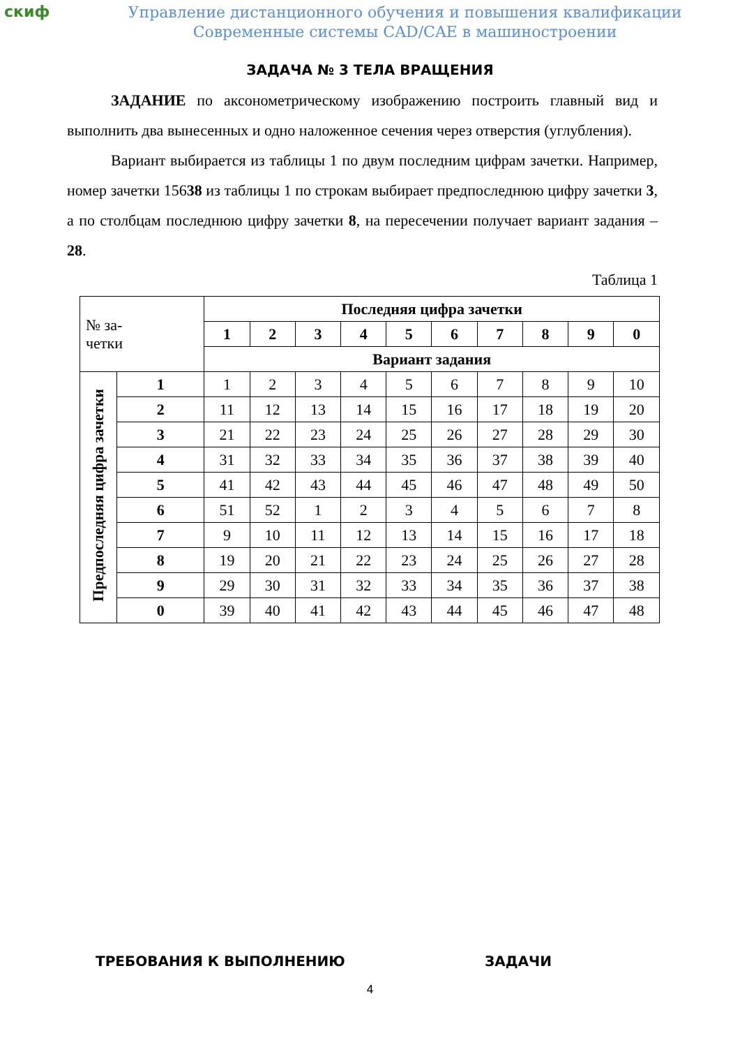скиф
Управление дистанционного обучения и повышения квалификации
Современные системы CAD/CAE в машиностроении
ЗАДАЧА № 3 ТЕЛА ВРАЩЕНИЯ
ЗАДАНИЕ по аксонометрическому изображению построить главный вид и выполнить два вынесенных и одно наложенное сечения через отверстия (углубления).
Вариант выбирается из таблицы 1 по двум последним цифрам зачетки. Например, номер зачетки 15638 из таблицы 1 по строкам выбирает предпоследнюю цифру зачетки 3, а по столбцам последнюю цифру зачетки 8, на пересечении получает вариант задания – 28.
Таблица 1
| № за- четки | | Последняя цифра зачетки | | | | | | | | | |
| | | 1 | 2 | 3 | 4 | 5 | 6 | 7 | 8 | 9 | 0 |
| | | Вариант задания | | | | | | | | | |
| Предпоследняя цифра зачетки | 1 | 1 | 2 | 3 | 4 | 5 | 6 | 7 | 8 | 9 | 10 |
| | 2 | 11 | 12 | 13 | 14 | 15 | 16 | 17 | 18 | 19 | 20 |
| | 3 | 21 | 22 | 23 | 24 | 25 | 26 | 27 | 28 | 29 | 30 |
| | 4 | 31 | 32 | 33 | 34 | 35 | 36 | 37 | 38 | 39 | 40 |
| | 5 | 41 | 42 | 43 | 44 | 45 | 46 | 47 | 48 | 49 | 50 |
| | 6 | 51 | 52 | 1 | 2 | 3 | 4 | 5 | 6 | 7 | 8 |
| | 7 | 9 | 10 | 11 | 12 | 13 | 14 | 15 | 16 | 17 | 18 |
| | 8 | 19 | 20 | 21 | 22 | 23 | 24 | 25 | 26 | 27 | 28 |
| | 9 | 29 | 30 | 31 | 32 | 33 | 34 | 35 | 36 | 37 | 38 |
| | 0 | 39 | 40 | 41 | 42 | 43 | 44 | 45 | 46 | 47 | 48 |
ТРЕБОВАНИЯ К ВЫПОЛНЕНИЮ ЗАДАЧИ
4